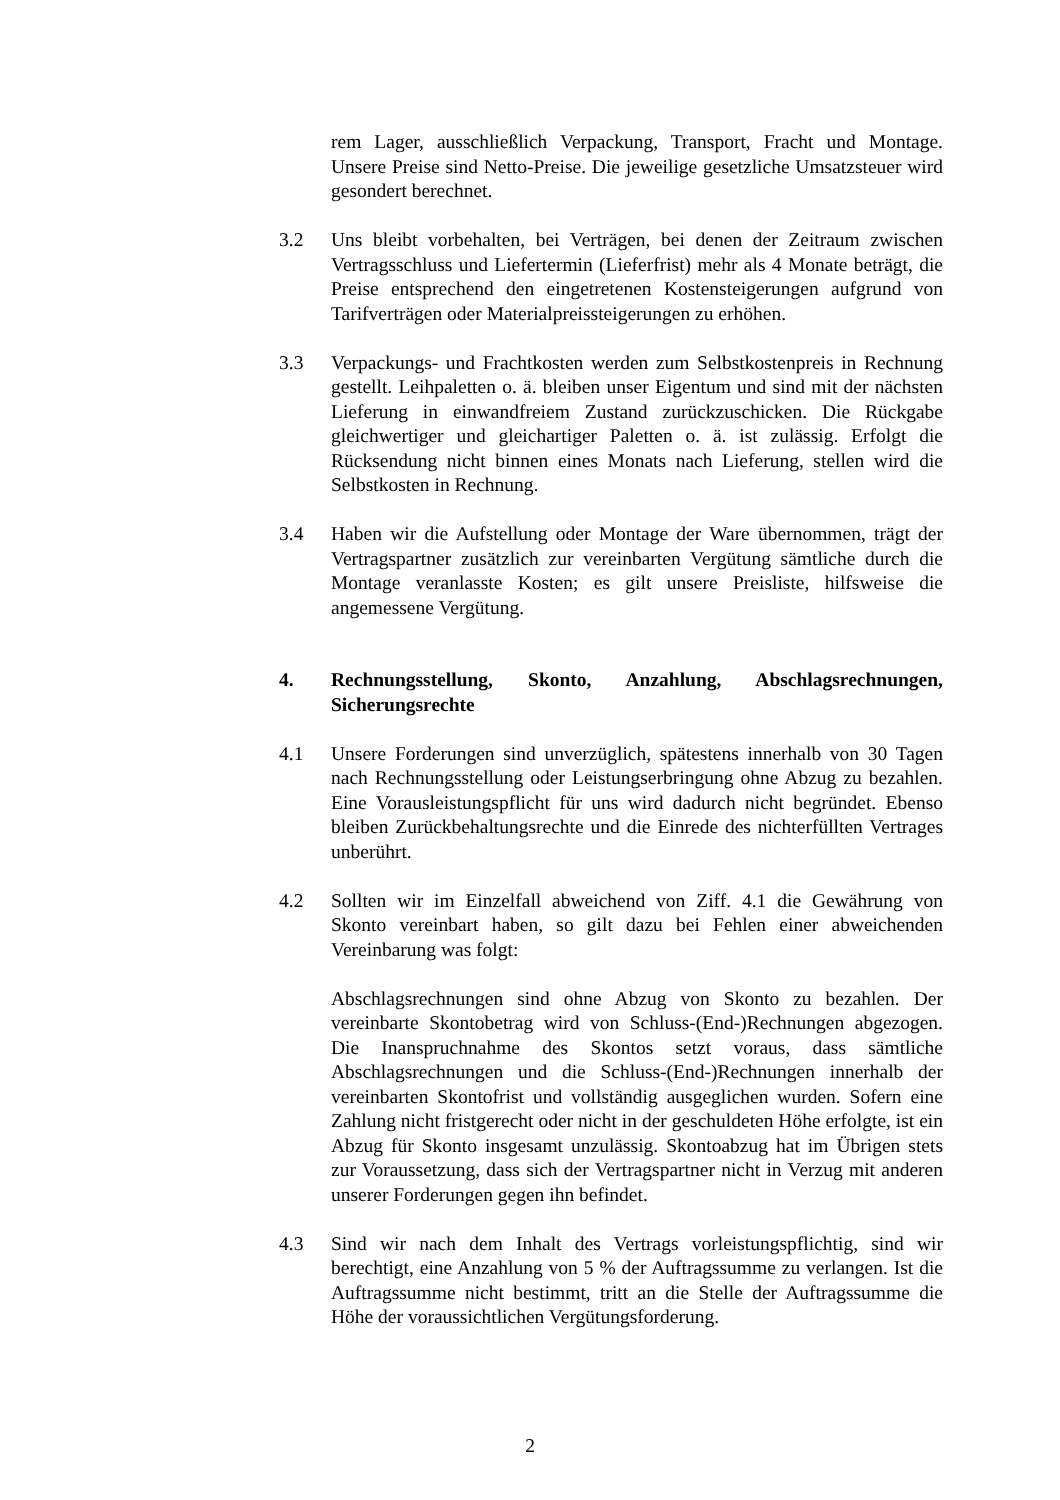rem Lager, ausschließlich Verpackung, Transport, Fracht und Montage. Unsere Preise sind Netto-Preise. Die jeweilige gesetzliche Umsatzsteuer wird gesondert berechnet.
3.2 Uns bleibt vorbehalten, bei Verträgen, bei denen der Zeitraum zwischen Vertragsschluss und Liefertermin (Lieferfrist) mehr als 4 Monate beträgt, die Preise entsprechend den eingetretenen Kostensteigerungen aufgrund von Tarifverträgen oder Materialpreissteigerungen zu erhöhen.
3.3 Verpackungs- und Frachtkosten werden zum Selbstkostenpreis in Rechnung gestellt. Leihpaletten o. ä. bleiben unser Eigentum und sind mit der nächsten Lieferung in einwandfreiem Zustand zurückzuschicken. Die Rückgabe gleichwertiger und gleichartiger Paletten o. ä. ist zulässig. Erfolgt die Rücksendung nicht binnen eines Monats nach Lieferung, stellen wird die Selbstkosten in Rechnung.
3.4 Haben wir die Aufstellung oder Montage der Ware übernommen, trägt der Vertragspartner zusätzlich zur vereinbarten Vergütung sämtliche durch die Montage veranlasste Kosten; es gilt unsere Preisliste, hilfsweise die angemessene Vergütung.
4. Rechnungsstellung, Skonto, Anzahlung, Abschlagsrechnungen, Sicherungsrechte
4.1 Unsere Forderungen sind unverzüglich, spätestens innerhalb von 30 Tagen nach Rechnungsstellung oder Leistungserbringung ohne Abzug zu bezahlen. Eine Vorausleistungspflicht für uns wird dadurch nicht begründet. Ebenso bleiben Zurückbehaltungsrechte und die Einrede des nichterfüllten Vertrages unberührt.
4.2 Sollten wir im Einzelfall abweichend von Ziff. 4.1 die Gewährung von Skonto vereinbart haben, so gilt dazu bei Fehlen einer abweichenden Vereinbarung was folgt:
Abschlagsrechnungen sind ohne Abzug von Skonto zu bezahlen. Der vereinbarte Skontobetrag wird von Schluss-(End-)Rechnungen abgezogen. Die Inanspruchnahme des Skontos setzt voraus, dass sämtliche Abschlagsrechnungen und die Schluss-(End-)Rechnungen innerhalb der vereinbarten Skontofrist und vollständig ausgeglichen wurden. Sofern eine Zahlung nicht fristgerecht oder nicht in der geschuldeten Höhe erfolgte, ist ein Abzug für Skonto insgesamt unzulässig. Skontoabzug hat im Übrigen stets zur Voraussetzung, dass sich der Vertragspartner nicht in Verzug mit anderen unserer Forderungen gegen ihn befindet.
4.3 Sind wir nach dem Inhalt des Vertrags vorleistungspflichtig, sind wir berechtigt, eine Anzahlung von 5 % der Auftragssumme zu verlangen. Ist die Auftragssumme nicht bestimmt, tritt an die Stelle der Auftragssumme die Höhe der voraussichtlichen Vergütungsforderung.
2